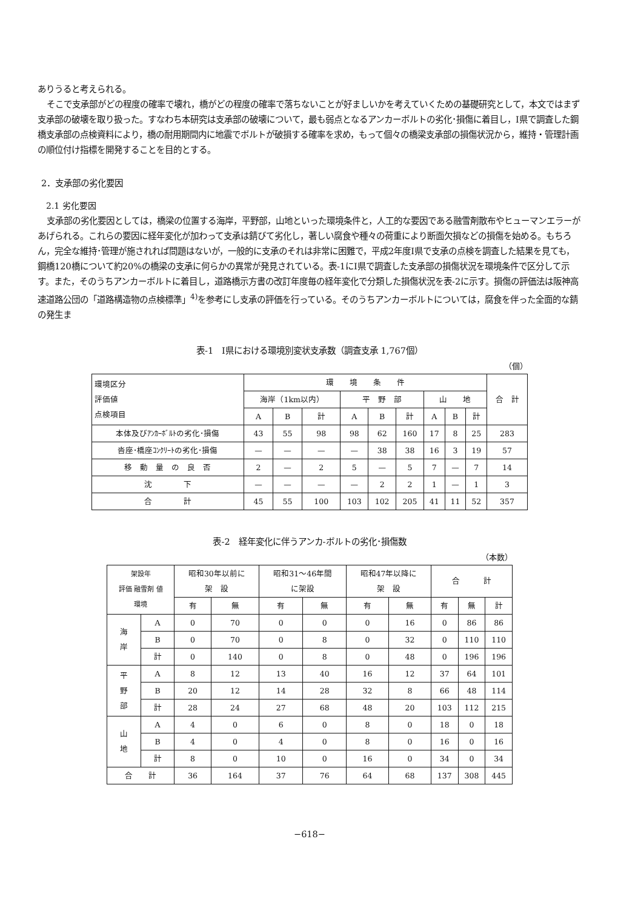ありうると考えられる。
そこで支承部がどの程度の確率で壊れ，橋がどの程度の確率で落ちないことが好ましいかを考えていくための基礎研究として，本文ではまず支承部の破壊を取り扱った。すなわち本研究は支承部の破壊について，最も弱点となるアンカーボルトの劣化･損傷に着目し，I県で調査した鋼橋支承部の点検資料により，橋の耐用期間内に地震でボルトが破損する確率を求め，もって個々の橋梁支承部の損傷状況から，維持・管理計画の順位付け指標を開発することを目的とする。
2．支承部の劣化要因
2.1 劣化要因
支承部の劣化要因としては，橋梁の位置する海岸，平野部，山地といった環境条件と，人工的な要因である融雪剤散布やヒューマンエラーがあげられる。これらの要因に経年変化が加わって支承は錆びて劣化し，著しい腐食や種々の荷重により断面欠損などの損傷を始める。もちろん，完全な維持･管理が施されれば問題はないが，一般的に支承のそれは非常に困難で，平成2年度I県で支承の点検を調査した結果を見ても，鋼橋120橋について約20%の橋梁の支承に何らかの異常が発見されている。表-1にI県で調査した支承部の損傷状況を環境条件で区分して示す。また，そのうちアンカーボルトに着目し，道路橋示方書の改訂年度毎の経年変化で分類した損傷状況を表-2に示す。損傷の評価法は阪神高速道路公団の「道路構造物の点検標準」<sup>4)</sup>を参考にし支承の評価を行っている。そのうちアンカーボルトについては，腐食を伴った全面的な錆の発生ま
表-1　I県における環境別変状支承数（調査支承 1,767個）
（個）
| 環境区分 評価値 点検項目 | 環 境 条 件 | | | | | | | | | 合 計 |
| --- | --- | --- | --- | --- | --- | --- | --- | --- | --- | --- |
| | 海岸（1km以内） | | | 平 野 部 | | | 山 地 | | | |
| | A | B | 計 | A | B | 計 | A | B | 計 | |
| 本体及びｱﾝｶｰﾎﾞﾙﾄの劣化･損傷 | 43 | 55 | 98 | 98 | 62 | 160 | 17 | 8 | 25 | 283 |
| 沓座･橋座ｺﾝｸﾘｰﾄの劣化･損傷 | — | — | — | — | 38 | 38 | 16 | 3 | 19 | 57 |
| 移 動 量 の 良 否 | 2 | — | 2 | 5 | — | 5 | 7 | — | 7 | 14 |
| 沈 下 | — | — | — | — | 2 | 2 | 1 | — | 1 | 3 |
| 合 計 | 45 | 55 | 100 | 103 | 102 | 205 | 41 | 11 | 52 | 357 |
表-2　経年変化に伴うアンカ-ボルトの劣化･損傷数
（本数）
| 架設年 評価 融雪剤 値 環境 | | 昭和30年以前に 架 設 | | 昭和31～46年間 に架設 | | 昭和47年以降に 架 設 | | 合 計 | | |
| --- | --- | --- | --- | --- | --- | --- | --- | --- | --- | --- |
| | | 有 | 無 | 有 | 無 | 有 | 無 | 有 | 無 | 計 |
| 海 岸 | A | 0 | 70 | 0 | 0 | 0 | 16 | 0 | 86 | 86 |
| | B | 0 | 70 | 0 | 8 | 0 | 32 | 0 | 110 | 110 |
| | 計 | 0 | 140 | 0 | 8 | 0 | 48 | 0 | 196 | 196 |
| 平 野 部 | A | 8 | 12 | 13 | 40 | 16 | 12 | 37 | 64 | 101 |
| | B | 20 | 12 | 14 | 28 | 32 | 8 | 66 | 48 | 114 |
| | 計 | 28 | 24 | 27 | 68 | 48 | 20 | 103 | 112 | 215 |
| 山 地 | A | 4 | 0 | 6 | 0 | 8 | 0 | 18 | 0 | 18 |
| | B | 4 | 0 | 4 | 0 | 8 | 0 | 16 | 0 | 16 |
| | 計 | 8 | 0 | 10 | 0 | 16 | 0 | 34 | 0 | 34 |
| 合 計 | | 36 | 164 | 37 | 76 | 64 | 68 | 137 | 308 | 445 |
−618−